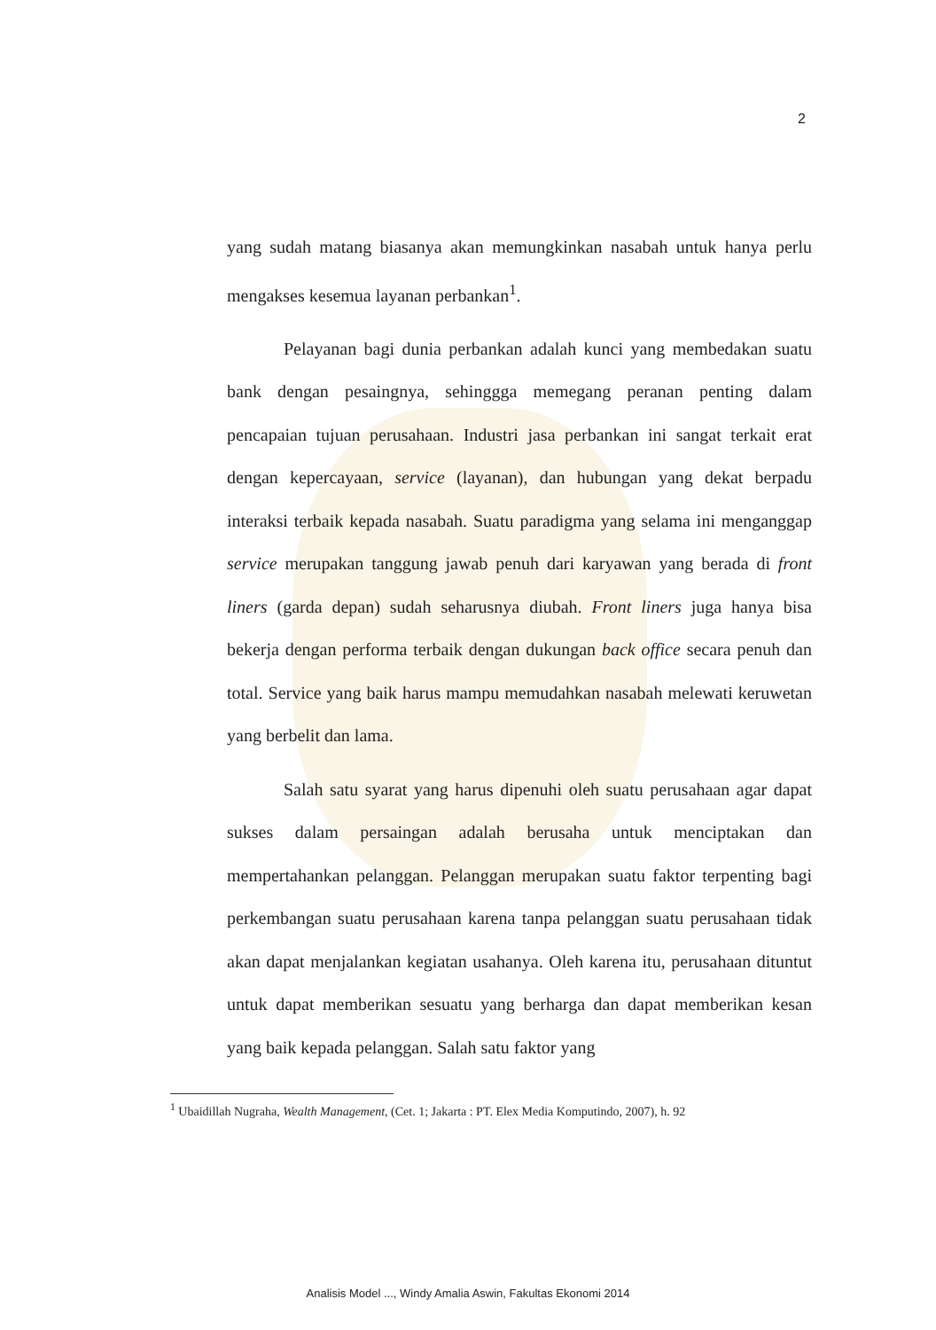2
yang sudah matang biasanya akan memungkinkan nasabah untuk hanya perlu mengakses kesemua layanan perbankan<sup>1</sup>.
Pelayanan bagi dunia perbankan adalah kunci yang membedakan suatu bank dengan pesaingnya, sehinggga memegang peranan penting dalam pencapaian tujuan perusahaan. Industri jasa perbankan ini sangat terkait erat dengan kepercayaan, service (layanan), dan hubungan yang dekat berpadu interaksi terbaik kepada nasabah. Suatu paradigma yang selama ini menganggap service merupakan tanggung jawab penuh dari karyawan yang berada di front liners (garda depan) sudah seharusnya diubah. Front liners juga hanya bisa bekerja dengan performa terbaik dengan dukungan back office secara penuh dan total. Service yang baik harus mampu memudahkan nasabah melewati keruwetan yang berbelit dan lama.
Salah satu syarat yang harus dipenuhi oleh suatu perusahaan agar dapat sukses dalam persaingan adalah berusaha untuk menciptakan dan mempertahankan pelanggan. Pelanggan merupakan suatu faktor terpenting bagi perkembangan suatu perusahaan karena tanpa pelanggan suatu perusahaan tidak akan dapat menjalankan kegiatan usahanya. Oleh karena itu, perusahaan dituntut untuk dapat memberikan sesuatu yang berharga dan dapat memberikan kesan yang baik kepada pelanggan. Salah satu faktor yang
<sup>1</sup> Ubaidillah Nugraha, Wealth Management, (Cet. 1; Jakarta : PT. Elex Media Komputindo, 2007), h. 92
Analisis Model ..., Windy Amalia Aswin, Fakultas Ekonomi 2014